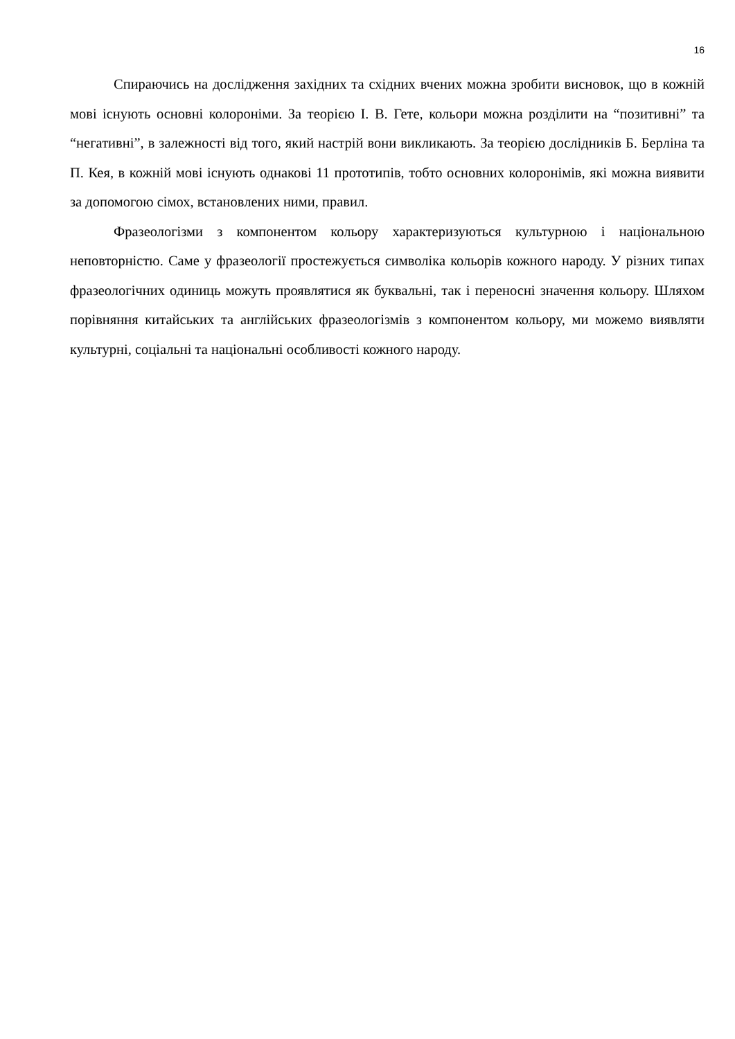16
Спираючись на дослідження західних та східних вчених можна зробити висновок, що в кожній мові існують основні колороніми. За теорією І. В. Гете, кольори можна розділити на “позитивні” та “негативні”, в залежності від того, який настрій вони викликають. За теорією дослідників Б. Берліна та П. Кея, в кожній мові існують однакові 11 прототипів, тобто основних колоронімів, які можна виявити за допомогою сімох, встановлених ними, правил.
Фразеологізми з компонентом кольору характеризуються культурною і національною неповторністю. Саме у фразеології простежується символіка кольорів кожного народу. У різних типах фразеологічних одиниць можуть проявлятися як буквальні, так і переносні значення кольору. Шляхом порівняння китайських та англійських фразеологізмів з компонентом кольору, ми можемо виявляти культурні, соціальні та національні особливості кожного народу.